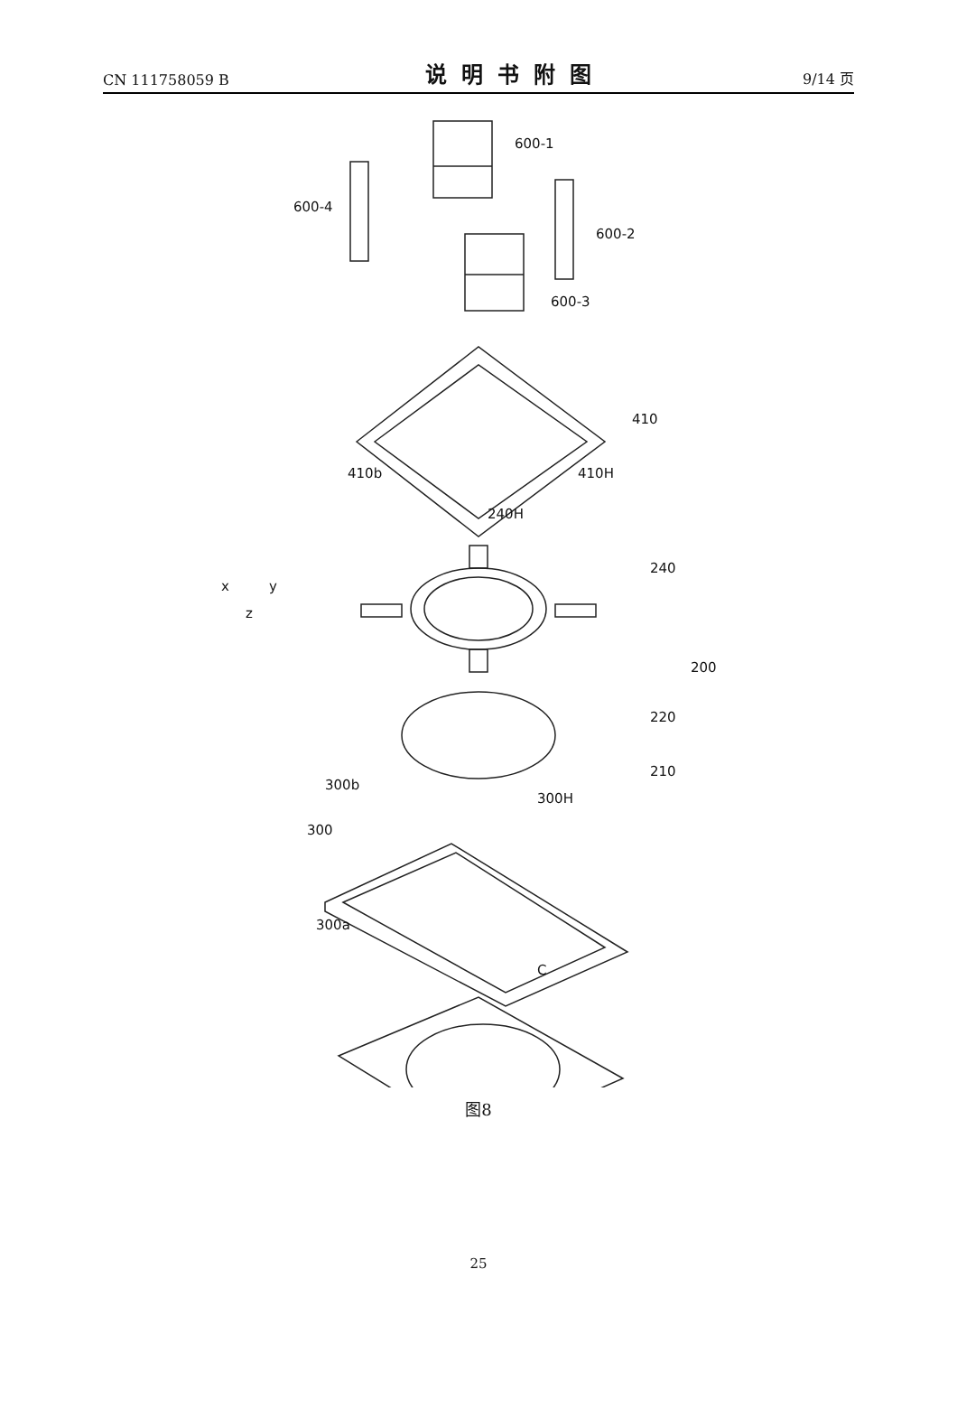CN 111758059 B 说明书附图 9/14 页
600-1
600-4
600-2
600-3
410
410b
410H
240H
240
200
220
210
300b
300
300H
300a
C
x
y
z
图8
25